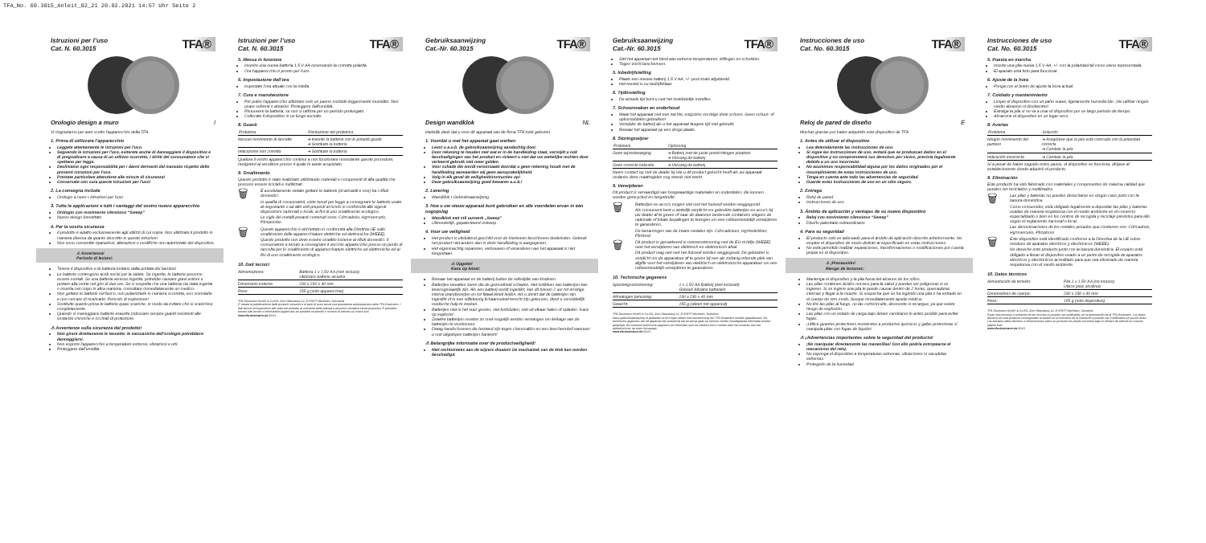TFA_No. 60.3015_Anleit_02_21 20.02.2021 14:57 Uhr Seite 2
Istruzioni per l’uso
Cat. N. 60.3015 TFA®
Orologio design a muro I
Vi ringraziamo per aver scelto l'apparecchio della TFA.
1. Prima di utilizzare l'apparecchio
Leggete attentamente le istruzioni per l'uso.
Seguendo le istruzioni per l'uso, eviterete anche di danneggiare il dispositivo e di pregiudicare a causa di un utilizzo scorretto, i diritti del consumatore che vi spettano per legge.
Decliniamo ogni responsabilità per i danni derivanti dal mancato rispetto delle presenti istruzioni per l'uso.
Prestate particolare attenzione alle misure di sicurezza!
Conservate con cura queste istruzioni per l'uso!
2. La consegna include
Orologio a muro • Istruzioni per l'uso
3. Tutte le applicazioni e tutti i vantaggi del vostro nuovo apparecchio
Orologio con movimento silenzioso “Sweep”
Nuovo design brevettato
4. Per la vostra sicurezza
Il prodotto è adatto esclusivamente agli utilizzi di cui sopra. Non utilizzate il prodotto in maniera diversa da quanto descritto in queste istruzioni.
Non sono consentite riparazioni, alterazioni o modifiche non autorizzate del dispositivo.
⚠ Avvertenza!
Pericolo di lesioni:
Tenere il dispositivo e la batteria lontano dalla portata dei bambini.
Le batterie contengono acidi nocivi per la salute. Se ingerite, le batterie possono essere mortali. Se una batteria venisse ingerita, potrebbe causare gravi ustioni e portare alla morte nel giro di due ore. Se si sospetta che una batteria sia stata ingerita o inserita nel corpo in altra maniera, consultare immediatamente un medico.
Non gettare le batterie nel fuoco, non polarizzarle in maniera scorretta, non smontarle e non cercare di ricaricarle. Pericolo di esplosione!
Sostituite quanto prima le batterie quasi scariche, in modo da evitare che si scarichino completamente.
Quando si maneggiano batterie esaurite indossare sempre guanti resistenti alle sostanze chimiche e occhiali di protezione.
⚠ Avvertenze sulla sicurezza del prodotto!
Non girare direttamente le lancette: le meccaniche dell’orologio potrebbero danneggiarsi.
Non esporre l'apparecchio a temperature estreme, vibrazioni e urti.
Proteggere dall’umidità.
Istruzioni per l’uso
Cat. N. 60.3015 TFA®
5. Messa in funzione
Inserire una nuova batteria 1,5 V AA osservando la corretta polarità.
Ora l'apparecchio è pronto per l'uso.
6. Impostazione dell’ora
Impostate l'ora attuale con la rotella.
7. Cura e manutenzione
Per pulire l'apparecchio utilizzare solo un panno morbido leggermente inumidito. Non usare solventi o abrasivi. Proteggere dall'umidità.
Rimuovere la batteria, se non si utilizza per un periodo prolungato.
Collocate il dispositivo in un luogo asciutto.
8. Guasti
| Problema | Risoluzione del problema |
| --- | --- |
| Nessun movimento di lancette | ➜ Inserite la batteria con le polarità giuste ➜ Sostituite la batteria |
| Indicazione non corretta | ➜ Sostituite la batteria |
Qualora il vostro apparecchio continui a non funzionare nonostante queste procedure, rivolgetevi al venditore presso il quale lo avete acquistato.
9. Smaltimento
Questo prodotto è stato realizzato utilizzando materiali e componenti di alta qualità che possono essere riciclati e riutilizzati.
🗑
È assolutamente vietato gettare le batterie (ricaricabili e non) tra i rifiuti domestici.
In qualità di consumatori, siete tenuti per legge a consegnare le batterie usate al negoziante o ad altri enti preposti al riciclo in conformità alle vigenti disposizioni nazionali o locali, ai fini di uno smaltimento ecologico.
Le sigle dei metalli pesanti contenuti sono: Cd=cadmio, Hg=mercurio, Pb=piombo
🗑
Questo apparecchio è etichettato in conformità alla Direttiva UE sullo smaltimento delle apparecchiature elettriche ed elettroniche (WEEE).
Questo prodotto non deve essere smaltito insieme ai rifiuti domestici. Il consumatore è tenuto a consegnare il vecchio apparecchio presso un punto di raccolta per lo smaltimento di apparecchiature elettriche ed elettroniche ed al fini di uno smaltimento ecologico.
10. Dati tecnici
| Alimentazione: | Batteria 1 x 1,5V AA (non incluso) Utilizzare batterie alcaline |
| Dimensioni esterne: | 230 x 230 x 40 mm |
| Peso: | 155 g (solo apparecchio) |
TFA Dostmann GmbH & Co.KG, Zum Ottersberg 12, D-97877 Wertheim, Germania
È vietata la pubblicazione delle presenti istruzioni o di parti di esse senza una precedente autorizzazione della TFA Dostmann. I dati tecnici corrispondono allo stato del prodotto al momento della stampa e possono cambiare senza preavviso. È possibile trovare dati tecnici e informazioni aggiornate sul prodotto inserendo il numero di articolo sul nostro sito.
www.tfa-dostmann.de 02/21
Gebruiksaanwijzing
Cat.-Nr. 60.3015 TFA®
Design wandklok NL
Hartelijk dank dat u voor dit apparaat van de firma TFA hebt gekozen.
1. Voordat u met het apparaat gaat werken
Leest u a.u.b. de gebruiksaanwijzing aandachtig door.
Door rekening te houden met wat er in de handleiding staat, vermijdt u ook beschadigingen van het product en riskeert u niet dat uw wettelijke rechten door verkeerd gebruik niet meer gelden.
Voor schade die wordt veroorzaakt doordat u geen rekening houdt met de handleiding aanvaarden wij geen aansprakelijkheid.
Volg in elk geval de veiligheidsinstructies op!
Deze gebruiksaanwijzing goed bewaren a.u.b.!
2. Levering
Wandklok • Gebruiksaanwijzing
3. Hoe u uw nieuw apparaat kunt gebruiken en alle voordelen ervan in één oogopslag
Wandklok met stil uurwerk „Sweep”
Uitzonderlijk, gepatenteerd ontwerp
4. Voor uw veiligheid
Het product is uitsluitend geschikt voor de hierboven beschreven doeleinden. Gebruik het product niet anders dan in deze handleiding is aangegeven.
Het eigenmachtig repareren, verbouwen of veranderen van het apparaat is niet toegestaan.
⚠ Opgelet!
Kans op letsel:
Bewaar het apparaat en de batterij buiten de reikwijdte van kinderen.
Batterijen bevatten zuren die de gezondheid schaden. Het inslikken van batterijen kan levensgevaarlijk zijn. Als een batterij wordt ingeslikt, kan dit binnen 2 uur tot ernstige interne brandwonden en tot fataal letsel leiden. Als u denkt dat de batterijen zijn ingeslikt of in een willekeurig lichaamsdeel terecht zijn gekomen, dient u onmiddellijk medische hulp te zoeken.
Batterijen niet in het vuur gooien, niet kortsluiten, niet uit elkaar halen of opladen. Kans op explosie!
Zwakke batterijen moeten zo snel mogelijk worden vervangen om lekkage van de batterijen te voorkomen.
Draag handschoenen die bestand zijn tegen chemicaliën en een beschermbril wanneer u met uitgelopen batterijen hanteert!
⚠ Belangrijke informatie over de productveiligheid!
Niet rechtstreeks aan de wijzers draaien! De mechaniek van de klok kan worden beschadigd.
Gebruiksaanwijzing
Cat.-Nr. 60.3015 TFA®
Stel het apparaat niet bloot aan extreme temperaturen, trillingen en schokken.
Tegen vocht beschermen.
5. Inbedrijfstelling
Plaats een nieuwe batterij 1,5 V AA, +/- pool zoals afgebeeld.
Het toestel is nu bedrijfsklaar.
6. Tijdinstelling
De actuele tijd kunt u met het instelwieltje instellen.
7. Schoonmaken en onderhoud
Maak het apparaat met een zachte, enigszins vochtige doek schoon. Geen schuur- of oplosmiddelen gebruiken!
Verwijder de batterij als u het apparaat langere tijd niet gebruikt.
Bewaar het apparaat op een droge plaats.
8. Storingswijzer
| Probleem | Oplossing |
| --- | --- |
| Geen wijzerbeweging | ➜ Batterij met de juiste poolrichtingen plaatsen ➜ Vervang de batterij |
| Geen correcte indicatie | ➜ Vervang de batterij |
Neem contact op met de dealer bij wie u dit product gekocht heeft als uw apparaat ondanks deze maatregelen nog steeds niet werkt.
9. Verwijderen
Dit product is vervaardigd van hoogwaardige materialen en onderdelen, die kunnen worden gerecycled en hergebruikt.
🗑
Batterijen en accu's mogen niet met het huisvuil worden weggegooid.
Als consument bent u wettelijk verplicht om gebruikte batterijen en accu's bij uw dealer af te geven of naar de daarvoor bestemde containers volgens de nationale of lokale bepalingen te brengen om een milieuvriendelijk verwijderen te garanderen.
De benamingen van de zware metalen zijn: Cd=cadmium, Hg=kwikzilver, Pb=lood
🗑
Dit product is gemarkeerd in overeenstemming met de EU-richtlijn (WEEE) over het verwijderen van elektrisch en elektronisch afval.
Dit product mag niet met het huisvuil worden weggegooid. De gebruiker is verplicht om de apparatuur af te geven bij een als zodanig erkende plek van afgifte voor het verwijderen van elektrisch en elektronische apparatuur om een milieuvriendelijk verwijderen te garanderen.
10. Technische gegevens
| Spanningsvoorziening: | 1 x 1,5V AA Batterij (niet inclusief) Gebruik Alkaline batterijen |
| Afmetingen behuizing: | 230 x 230 x 40 mm |
| Gewicht: | 155 g (alleen het apparaat) |
TFA Dostmann GmbH & Co.KG, Zum Ottersberg 12, D-97877 Wertheim, Duitsland
Deze gebruiksaanwijzing of gedeelten eruit mogen alleen met toestemming van TFA Dostmann worden gepubliceerd. De technische gegevens van dit apparaat zijn actueel bij het ter perse gaan en kunnen zonder voorafgaande informatie worden gewijzigd. De nieuwste technische gegevens en informatie over uw product kunt u vinden door het invoeren van het artikelnummer op onze homepage.
www.tfa-dostmann.de 02/21
Instrucciones de uso
Cat. No. 60.3015 TFA®
Reloj de pared de diseño E
Muchas gracias por haber adquirido este dispositivo de TFA.
1. Antes de utilizar el dispositivo
Lea detenidamente las instrucciones de uso.
Si sigue las instrucciones de uso, evitará que se produzcan daños en el dispositivo y no comprometerá sus derechos por vicios, prevista legalmente debido a un uso incorrecto.
No asumimos responsabilidad alguna por los daños originados por el incumplimiento de estas instrucciones de uso.
Tenga en cuenta ante todo las advertencias de seguridad.
Guarde estas instrucciones de uso en un sitio seguro.
2. Entrega
Reloj de pared
Instrucciones de uso
3. Ámbito de aplicación y ventajas de su nuevo dispositivo
Reloj con movimiento silencioso “Sweep”
Diseño patentado extraordinario
4. Para su seguridad
El producto solo es adecuado para el ámbito de aplicación descrito anteriormente. No emplee el dispositivo de modo distinto al especificado en estas instrucciones.
No está permitido realizar reparaciones, transformaciones o modificaciones por cuenta propia en el dispositivo.
⚠ ¡Precaución!
Riesgo de lesiones:
Mantenga el dispositivo y la pila fuera del alcance de los niños.
Las pilas contienen ácidos nocivos para la salud y pueden ser peligrosas si se ingieren. Si se ingiere una pila le puede causar dentro de 2 horas, quemaduras internas y llegar a la muerte. Si sospecha que se ha ingerido una pila o ha entrado en el cuerpo de otro modo, busque inmediatamente ayuda médica.
No tire las pilas al fuego, no las cortocircuite, desmonte ni recargue, ya que existe riesgo de explosión.
Las pilas con un estado de carga bajo deben cambiarse lo antes posible para evitar fugas.
¡Utilice guantes protectores resistentes a productos químicos y gafas protectoras si manipula pilas con fugas de líquido!
⚠ ¡Advertencias importantes sobre la seguridad del producto!
¡No manipular directamente las manecillas! Con ello podría estropearse el mecanismo del reloj.
No exponga el dispositivo a temperaturas extremas, vibraciones ni sacudidas extremas.
Protegerlo de la humedad.
Instrucciones de uso
Cat. No. 60.3015 TFA®
5. Puesta en marcha
Inserte una pila nueva 1,5 V AA, +/- con la polaridad tal como viene representada.
El aparato está listo para funcionar.
6. Ajuste de la hora
Ponga con el botón de ajuste la hora actual.
7. Cuidado y mantenimiento
Limpie el dispositivo con un paño suave, ligeramente humedecido. ¡No utilizar ningún medio abrasivo ni disolventes!
Extraiga la pila si no va a usar el dispositivo por un largo periodo de tiempo.
Almacene el dispositivo en un lugar seco.
8. Averías
| Problema | Solución |
| --- | --- |
| Ningún movimiento del puntero | ➜ Asegúrese que la pila está colocada con la polaridad correcta ➜ Cambiar la pila |
| Indicación incorrecta | ➜ Cambiar la pila |
Si a pesar de haber seguido estos pasos, el dispositivo no funciona, diríjase al establecimiento donde adquirió el producto.
9. Eliminación
Este producto ha sido fabricado con materiales y componentes de máxima calidad que pueden ser reciclados y reutilizados.
🗑
Las pilas y baterías no pueden desecharse en ningún caso junto con la basura doméstica.
Como consumidor, está obligado legalmente a depositar las pilas y baterías usadas de manera respetuosa con el medio ambiente en el comercio especializado o bien en los centros de recogida y reciclaje previstos para ello según el reglamento nacional o local.
Las denominaciones de los metales pesados que contienen son: Cd=cadmio, Hg=mercurio, Pb=plomo
🗑
Este dispositivo está identificado conforme a la Directiva de la UE sobre residuos de aparatos eléctricos y electrónicos (WEEE).
No deseche este producto junto con la basura doméstica. El usuario está obligado a llevar el dispositivo usado a un punto de recogida de aparatos eléctricos y electrónicos acreditado para que sea eliminado de manera respetuosa con el medio ambiente.
10. Datos técnicos
| Alimentación de tensión: | Pila 1 x 1,5V AA (no incluso) Utilice pilas alcalinas |
| Dimensiónes de cuerpo: | 230 x 230 x 40 mm |
| Peso: | 155 g (solo dispositivo) |
TFA Dostmann GmbH & Co.KG, Zum Ottersberg 12, D-97877 Wertheim, Alemania
Estas instrucciones o extractos de las mismas no pueden ser publicados sin la autorización de la TFA Dostmann. Los datos técnicos de este producto corresponden al estado en el momento de la impresión y pueden ser modificados sin previo aviso. Los actuales datos técnicos e informaciones sobre su producto los puede encontrar bajo el número de artículo en nuestra página web.
www.tfa-dostmann.de 02/21